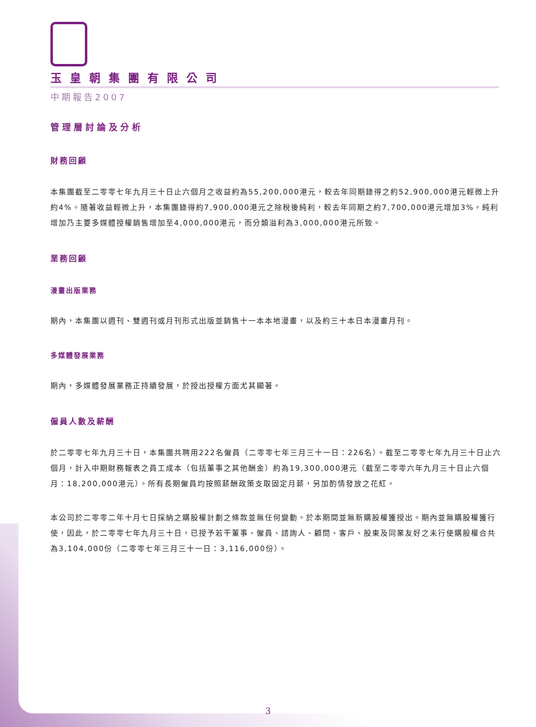玉皇朝集團有限公司
中期報告2007
管理層討論及分析
財務回顧
本集團截至二零零七年九月三十日止六個月之收益約為55,200,000港元，較去年同期錄得之約52,900,000港元輕微上升約4%。隨著收益輕微上升，本集團錄得約7,900,000港元之除稅後純利，較去年同期之約7,700,000港元增加3%。純利增加乃主要多媒體授權銷售增加至4,000,000港元，而分類溢利為3,000,000港元所致。
業務回顧
漫畫出版業務
期內，本集團以週刊、雙週刊或月刊形式出版並銷售十一本本地漫畫，以及約三十本日本漫畫月刊。
多媒體發展業務
期內，多媒體發展業務正持續發展，於授出授權方面尤其顯著。
僱員人數及薪酬
於二零零七年九月三十日，本集團共聘用222名僱員（二零零七年三月三十一日：226名）。截至二零零七年九月三十日止六個月，計入中期財務報表之員工成本（包括董事之其他酬金）約為19,300,000港元（截至二零零六年九月三十日止六個月：18,200,000港元）。所有長期僱員均按照薪酬政策支取固定月薪，另加酌情發放之花紅。
本公司於二零零二年十月七日採納之購股權計劃之條款並無任何變動。於本期間並無新購股權獲授出。期內並無購股權獲行使，因此，於二零零七年九月三十日，已授予若干董事、僱員、諮詢人、顧問、客戶、股東及同業友好之未行使購股權合共為3,104,000份（二零零七年三月三十一日：3,116,000份）。
3